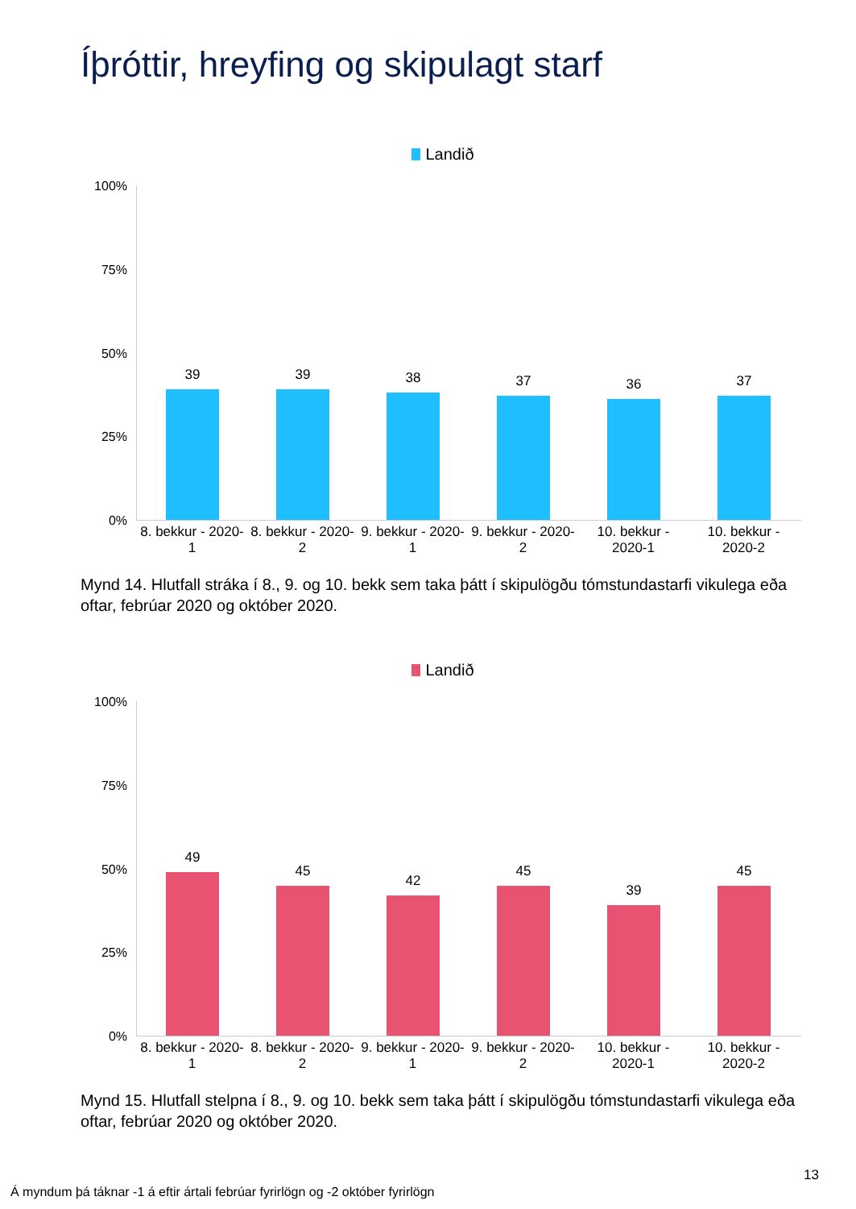Íþróttir, hreyfing og skipulagt starf
Landið
100%
75%
50%
25%
0%
39 39 38 37 36 37
8. bekkur - 2020-1
8. bekkur - 2020-2
9. bekkur - 2020-1
9. bekkur - 2020-2
10. bekkur - 2020-1
10. bekkur - 2020-2
Mynd 14. Hlutfall stráka í 8., 9. og 10. bekk sem taka þátt í skipulögðu tómstundastarfi vikulega eða oftar, febrúar 2020 og október 2020.
Landið
100%
75%
50%
25%
0%
49
45
42
45
39
45
8. bekkur - 2020-1
8. bekkur - 2020-2
9. bekkur - 2020-1
9. bekkur - 2020-2
10. bekkur - 2020-1
10. bekkur - 2020-2
Mynd 15. Hlutfall stelpna í 8., 9. og 10. bekk sem taka þátt í skipulögðu tómstundastarfi vikulega eða oftar, febrúar 2020 og október 2020.
13
Á myndum þá táknar -1 á eftir ártali febrúar fyrirlögn og -2 október fyrirlögn